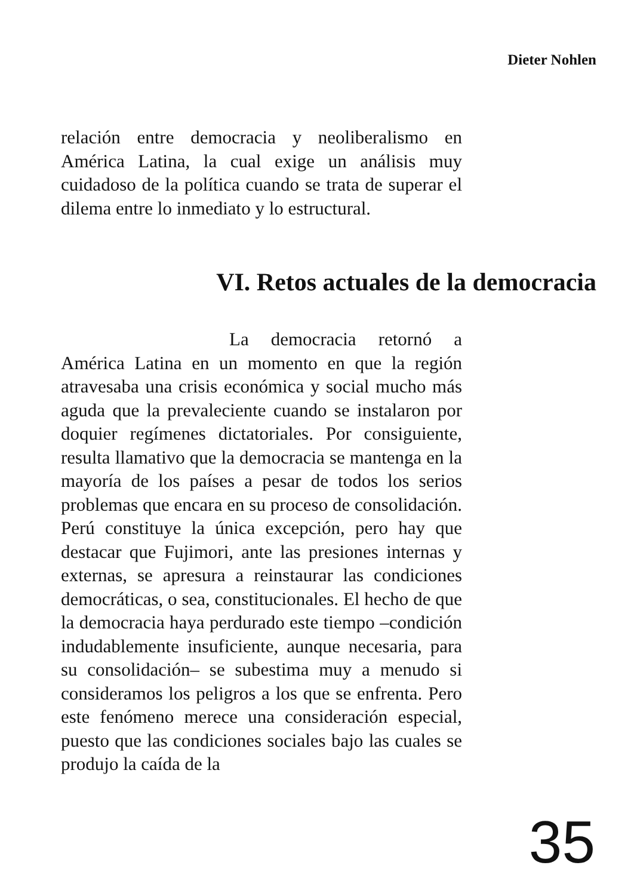Dieter Nohlen
relación entre democracia y neoliberalismo en América Latina, la cual exige un análisis muy cuidadoso de la política cuando se trata de superar el dilema entre lo inmediato y lo estructural.
VI. Retos actuales de la democracia
La democracia retornó a América Latina en un momento en que la región atravesaba una crisis económica y social mucho más aguda que la prevaleciente cuando se instalaron por doquier regímenes dictatoriales. Por consiguiente, resulta llamativo que la democracia se mantenga en la mayoría de los países a pesar de todos los serios problemas que encara en su proceso de consolidación. Perú constituye la única excepción, pero hay que destacar que Fujimori, ante las presiones internas y externas, se apresura a reinstaurar las condiciones democráticas, o sea, constitucionales. El hecho de que la democracia haya perdurado este tiempo –condición indudablemente insuficiente, aunque necesaria, para su consolidación– se subestima muy a menudo si consideramos los peligros a los que se enfrenta. Pero este fenómeno merece una consideración especial, puesto que las condiciones sociales bajo las cuales se produjo la caída de la
35